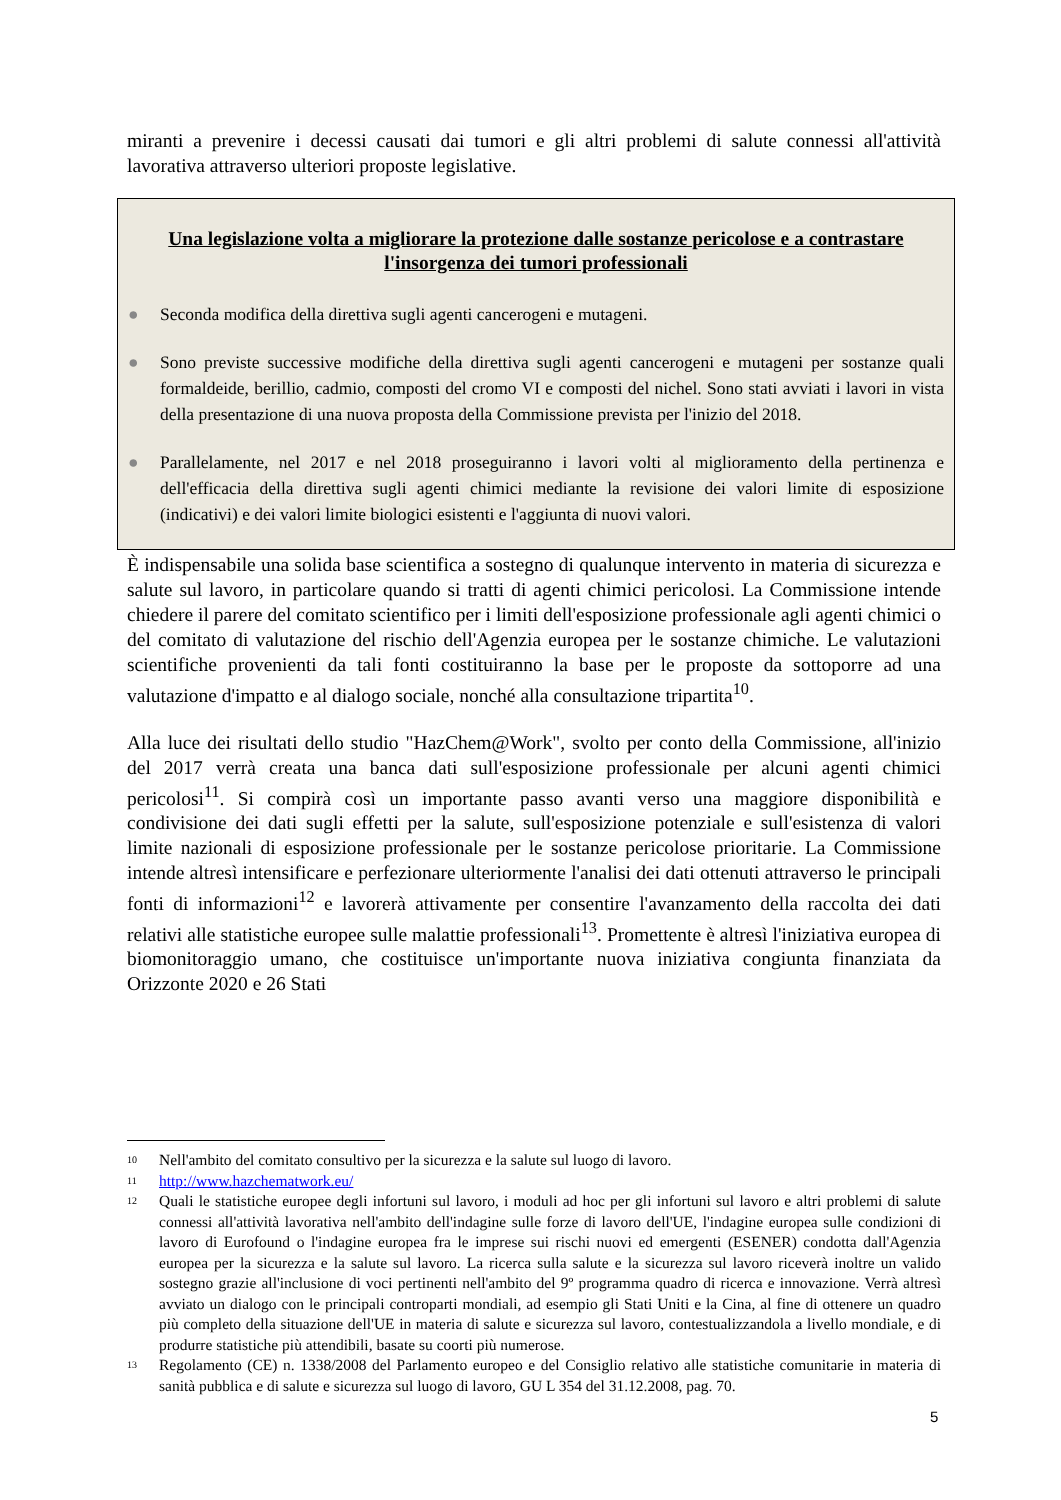miranti a prevenire i decessi causati dai tumori e gli altri problemi di salute connessi all'attività lavorativa attraverso ulteriori proposte legislative.
Una legislazione volta a migliorare la protezione dalle sostanze pericolose e a contrastare l'insorgenza dei tumori professionali
● Seconda modifica della direttiva sugli agenti cancerogeni e mutageni.
● Sono previste successive modifiche della direttiva sugli agenti cancerogeni e mutageni per sostanze quali formaldeide, berillio, cadmio, composti del cromo VI e composti del nichel. Sono stati avviati i lavori in vista della presentazione di una nuova proposta della Commissione prevista per l'inizio del 2018.
● Parallelamente, nel 2017 e nel 2018 proseguiranno i lavori volti al miglioramento della pertinenza e dell'efficacia della direttiva sugli agenti chimici mediante la revisione dei valori limite di esposizione (indicativi) e dei valori limite biologici esistenti e l'aggiunta di nuovi valori.
È indispensabile una solida base scientifica a sostegno di qualunque intervento in materia di sicurezza e salute sul lavoro, in particolare quando si tratti di agenti chimici pericolosi. La Commissione intende chiedere il parere del comitato scientifico per i limiti dell'esposizione professionale agli agenti chimici o del comitato di valutazione del rischio dell'Agenzia europea per le sostanze chimiche. Le valutazioni scientifiche provenienti da tali fonti costituiranno la base per le proposte da sottoporre ad una valutazione d'impatto e al dialogo sociale, nonché alla consultazione tripartita<sup>10</sup>.
Alla luce dei risultati dello studio "HazChem@Work", svolto per conto della Commissione, all'inizio del 2017 verrà creata una banca dati sull'esposizione professionale per alcuni agenti chimici pericolosi<sup>11</sup>. Si compirà così un importante passo avanti verso una maggiore disponibilità e condivisione dei dati sugli effetti per la salute, sull'esposizione potenziale e sull'esistenza di valori limite nazionali di esposizione professionale per le sostanze pericolose prioritarie. La Commissione intende altresì intensificare e perfezionare ulteriormente l'analisi dei dati ottenuti attraverso le principali fonti di informazioni<sup>12</sup> e lavorerà attivamente per consentire l'avanzamento della raccolta dei dati relativi alle statistiche europee sulle malattie professionali<sup>13</sup>. Promettente è altresì l'iniziativa europea di biomonitoraggio umano, che costituisce un'importante nuova iniziativa congiunta finanziata da Orizzonte 2020 e 26 Stati
<sup>10</sup> Nell'ambito del comitato consultivo per la sicurezza e la salute sul luogo di lavoro.
<sup>11</sup> http://www.hazchematwork.eu/
<sup>12</sup> Quali le statistiche europee degli infortuni sul lavoro, i moduli ad hoc per gli infortuni sul lavoro e altri problemi di salute connessi all'attività lavorativa nell'ambito dell'indagine sulle forze di lavoro dell'UE, l'indagine europea sulle condizioni di lavoro di Eurofound o l'indagine europea fra le imprese sui rischi nuovi ed emergenti (ESENER) condotta dall'Agenzia europea per la sicurezza e la salute sul lavoro. La ricerca sulla salute e la sicurezza sul lavoro riceverà inoltre un valido sostegno grazie all'inclusione di voci pertinenti nell'ambito del 9º programma quadro di ricerca e innovazione. Verrà altresì avviato un dialogo con le principali controparti mondiali, ad esempio gli Stati Uniti e la Cina, al fine di ottenere un quadro più completo della situazione dell'UE in materia di salute e sicurezza sul lavoro, contestualizzandola a livello mondiale, e di produrre statistiche più attendibili, basate su coorti più numerose.
<sup>13</sup> Regolamento (CE) n. 1338/2008 del Parlamento europeo e del Consiglio relativo alle statistiche comunitarie in materia di sanità pubblica e di salute e sicurezza sul luogo di lavoro, GU L 354 del 31.12.2008, pag. 70.
5